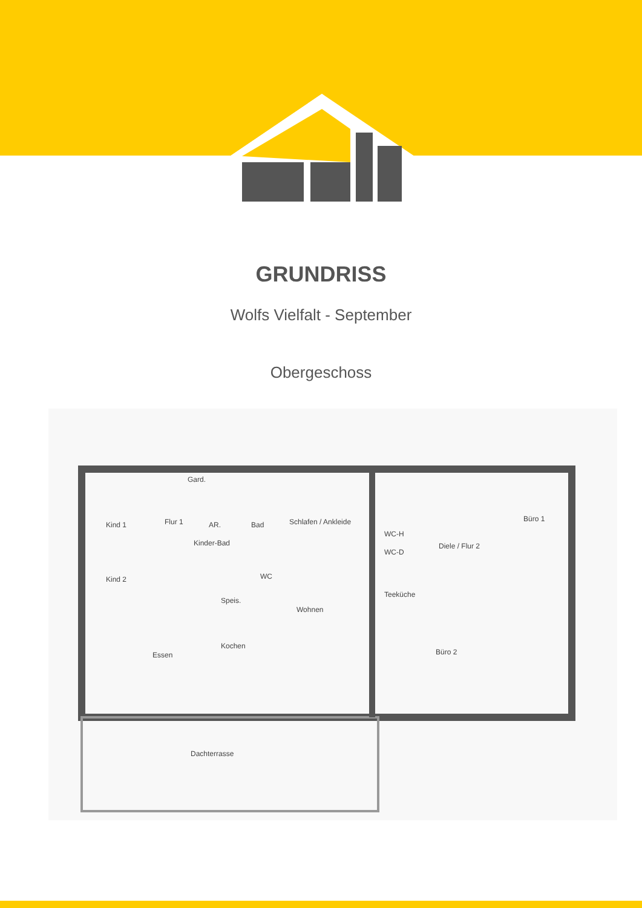GRUNDRISS
Wolfs Vielfalt - September
Obergeschoss
Kind 1
Kind 2
Flur 1
Gard.
AR.
Kinder-Bad
Bad
WC
Schlafen / Ankleide
Speis.
Wohnen
Kochen
Essen
WC-H
WC-D
Teeküche
Diele / Flur 2
Büro 1
Büro 2
Dachterrasse